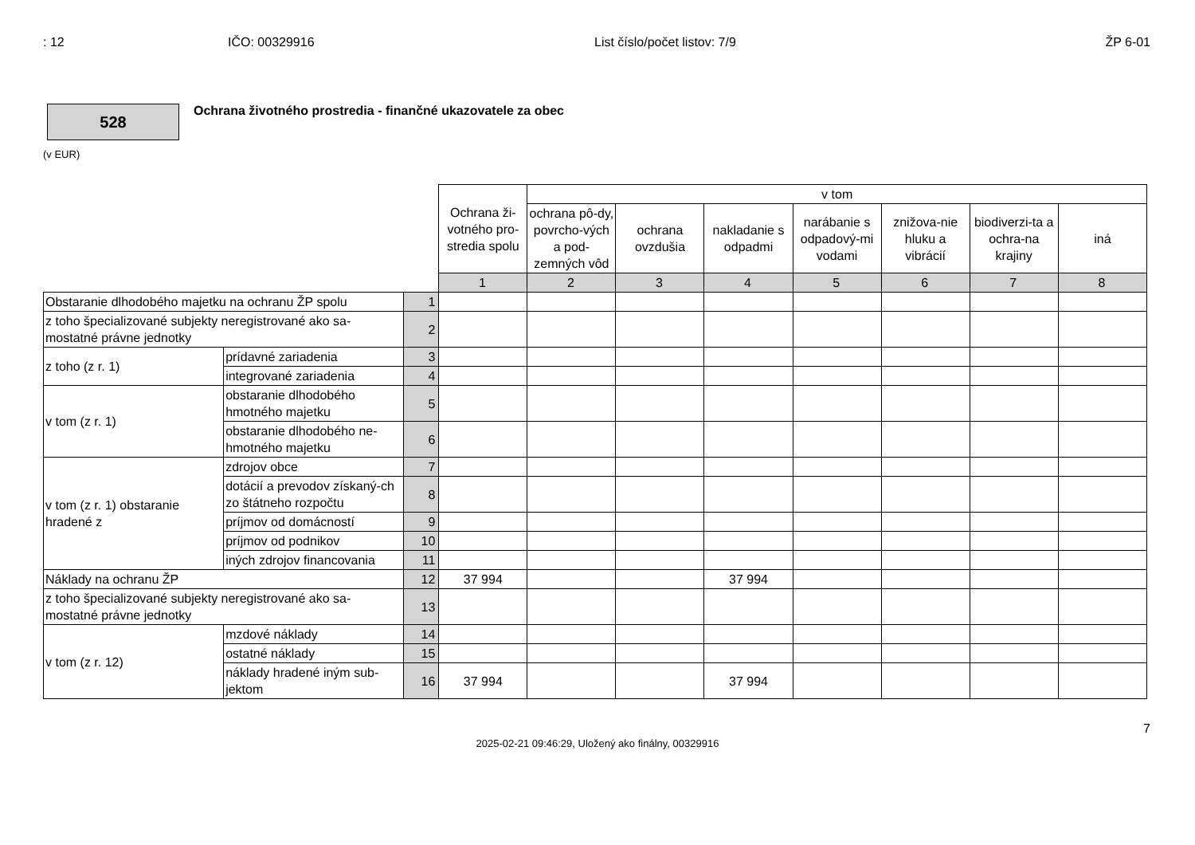: 12 IČO: 00329916 List číslo/počet listov: 7/9 ŽP 6-01
528
Ochrana životného prostredia - finančné ukazovatele za obec
(v EUR)
| | | | Ochrana ži-votného pro-stredia spolu | v tom | | | | | | |
| --- | --- | --- | --- | --- | --- | --- | --- | --- | --- | --- |
| | | | | ochrana pô-dy, povrcho-vých a pod-zemných vôd | ochrana ovzdušia | nakladanie s odpadmi | narábanie s odpadový-mi vodami | znižova-nie hluku a vibrácií | biodiverzi-ta a ochra-na krajiny | iná |
| | | | 1 | 2 | 3 | 4 | 5 | 6 | 7 | 8 |
| Obstaranie dlhodobého majetku na ochranu ŽP spolu | | 1 | | | | | | | | |
| z toho špecializované subjekty neregistrované ako sa-mostatné právne jednotky | | 2 | | | | | | | | |
| z toho (z r. 1) | prídavné zariadenia | 3 | | | | | | | | |
| | integrované zariadenia | 4 | | | | | | | | |
| v tom (z r. 1) | obstaranie dlhodobého hmotného majetku | 5 | | | | | | | | |
| | obstaranie dlhodobého ne-hmotného majetku | 6 | | | | | | | | |
| v tom (z r. 1) obstaranie hradené z | zdrojov obce | 7 | | | | | | | | |
| | dotácií a prevodov získaný-ch zo štátneho rozpočtu | 8 | | | | | | | | |
| | príjmov od domácností | 9 | | | | | | | | |
| | príjmov od podnikov | 10 | | | | | | | | |
| | iných zdrojov financovania | 11 | | | | | | | | |
| Náklady na ochranu ŽP | | 12 | 37 994 | | | 37 994 | | | | |
| z toho špecializované subjekty neregistrované ako sa-mostatné právne jednotky | | 13 | | | | | | | | |
| v tom (z r. 12) | mzdové náklady | 14 | | | | | | | | |
| | ostatné náklady | 15 | | | | | | | | |
| | náklady hradené iným sub-jektom | 16 | 37 994 | | | 37 994 | | | | |
7
2025-02-21 09:46:29, Uložený ako finálny, 00329916